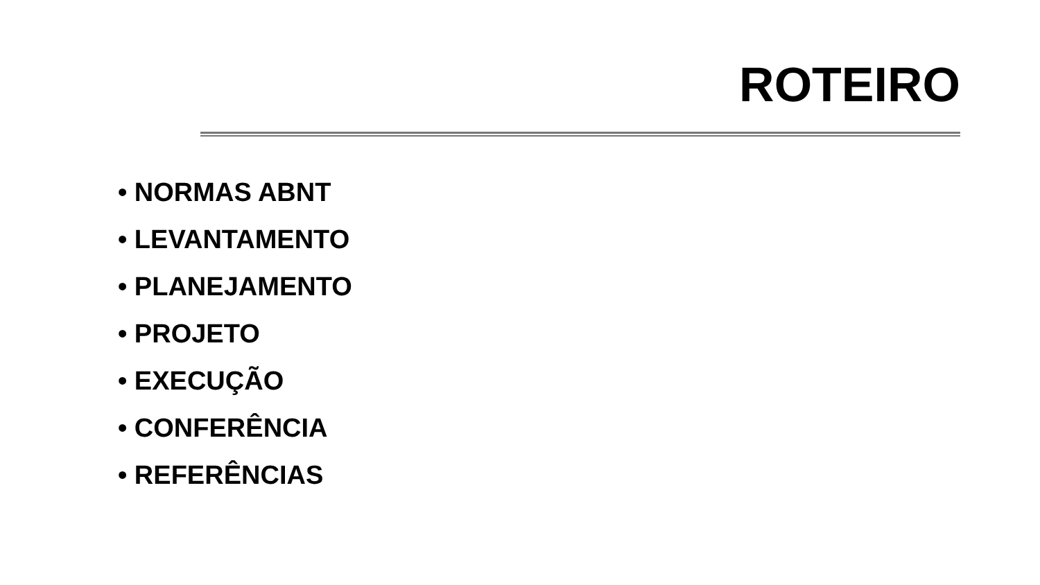ROTEIRO
• NORMAS ABNT
• LEVANTAMENTO
• PLANEJAMENTO
• PROJETO
• EXECUÇÃO
• CONFERÊNCIA
• REFERÊNCIAS